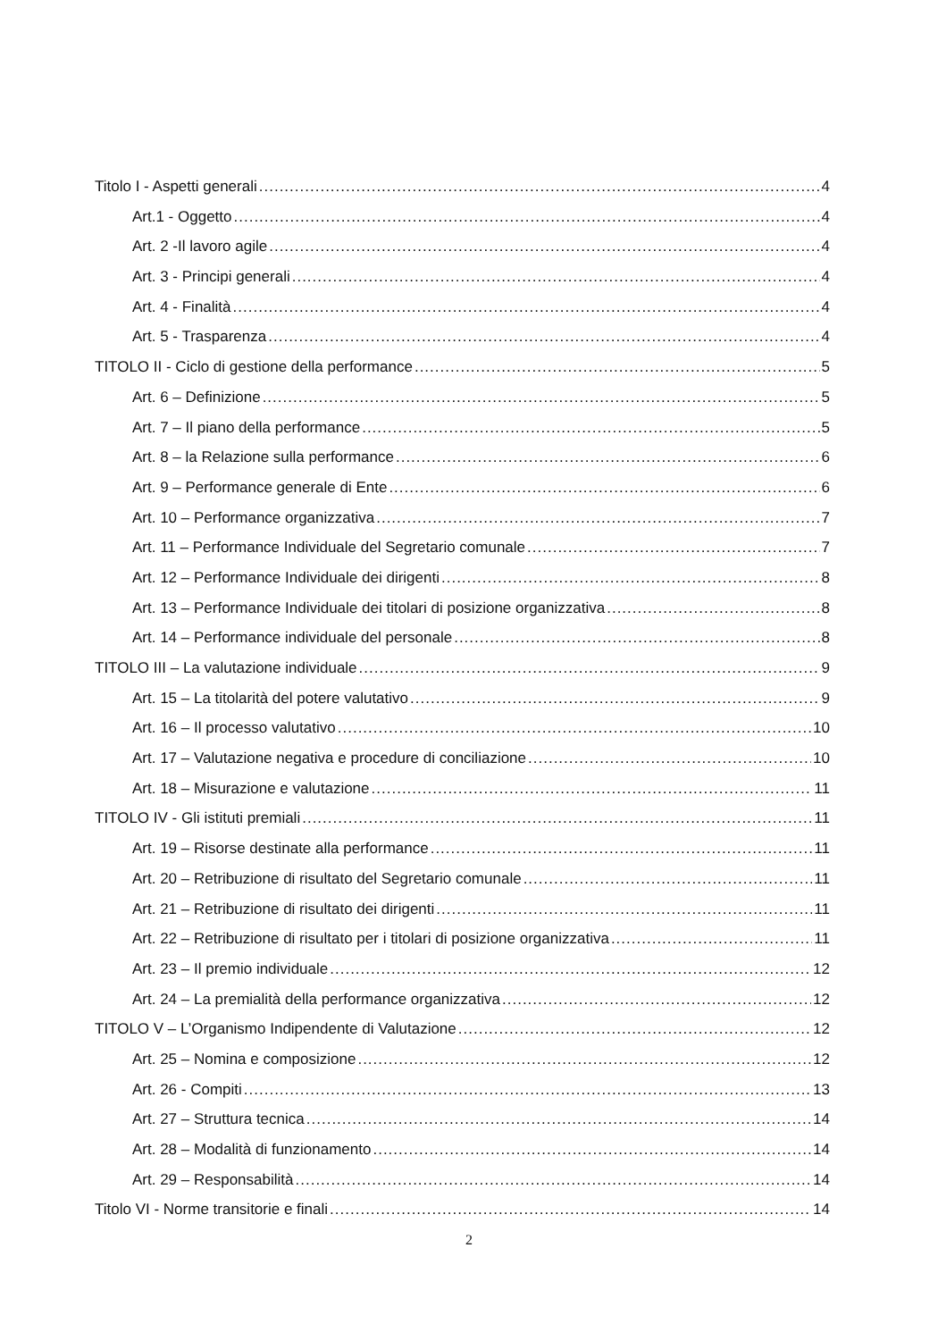Titolo I - Aspetti generali 4
Art.1 - Oggetto 4
Art. 2 -Il lavoro agile 4
Art. 3 - Principi generali 4
Art. 4 - Finalità 4
Art. 5 - Trasparenza 4
TITOLO II - Ciclo di gestione della performance 5
Art. 6 – Definizione 5
Art. 7 – Il piano della performance 5
Art. 8 – la Relazione sulla performance 6
Art. 9 – Performance generale di Ente 6
Art. 10 – Performance organizzativa 7
Art. 11 – Performance Individuale del Segretario comunale 7
Art. 12 – Performance Individuale dei dirigenti 8
Art. 13 – Performance Individuale dei titolari di posizione organizzativa 8
Art. 14 – Performance individuale del personale 8
TITOLO III – La valutazione individuale 9
Art. 15 – La titolarità del potere valutativo 9
Art. 16 – Il processo valutativo 10
Art. 17 – Valutazione negativa e procedure di conciliazione 10
Art. 18 – Misurazione e valutazione 11
TITOLO IV - Gli istituti premiali 11
Art. 19 – Risorse destinate alla performance 11
Art. 20 – Retribuzione di risultato del Segretario comunale 11
Art. 21 – Retribuzione di risultato dei dirigenti 11
Art. 22 – Retribuzione di risultato per i titolari di posizione organizzativa 11
Art. 23 – Il premio individuale 12
Art. 24 – La premialità della performance organizzativa 12
TITOLO V – L’Organismo Indipendente di Valutazione 12
Art. 25 – Nomina e composizione 12
Art. 26 - Compiti 13
Art. 27 – Struttura tecnica 14
Art. 28 – Modalità di funzionamento 14
Art. 29 – Responsabilità 14
Titolo VI - Norme transitorie e finali 14
2